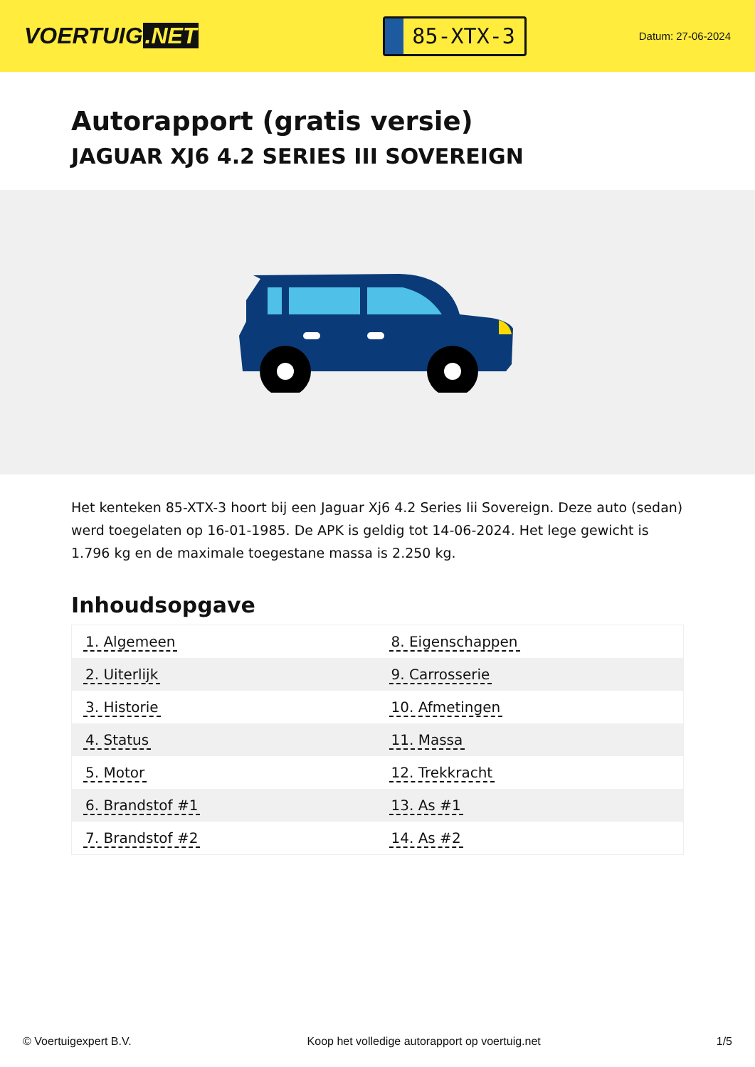VOERTUIG.NET
85-XTX-3
Datum: 27-06-2024
Autorapport (gratis versie)
JAGUAR XJ6 4.2 SERIES III SOVEREIGN
Het kenteken 85-XTX-3 hoort bij een Jaguar Xj6 4.2 Series Iii Sovereign. Deze auto (sedan) werd toegelaten op 16-01-1985. De APK is geldig tot 14-06-2024. Het lege gewicht is 1.796 kg en de maximale toegestane massa is 2.250 kg.
Inhoudsopgave
| 1. Algemeen | 8. Eigenschappen |
| 2. Uiterlijk | 9. Carrosserie |
| 3. Historie | 10. Afmetingen |
| 4. Status | 11. Massa |
| 5. Motor | 12. Trekkracht |
| 6. Brandstof #1 | 13. As #1 |
| 7. Brandstof #2 | 14. As #2 |
© Voertuigexpert B.V. Koop het volledige autorapport op voertuig.net
1/5